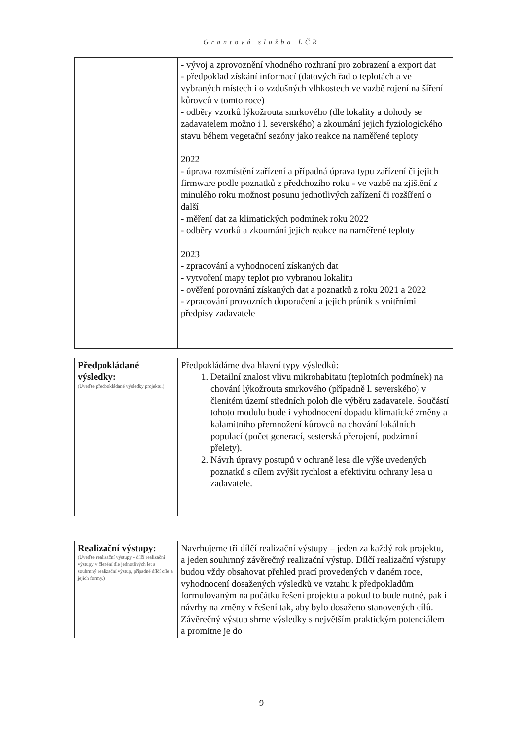Grantová služba LČR
| | - vývoj a zprovoznění vhodného rozhraní pro zobrazení a export dat - předpoklad získání informací (datových řad o teplotách a ve vybraných místech i o vzdušných vlhkostech ve vazbě rojení na šíření kůrovců v tomto roce) - odběry vzorků lýkožrouta smrkového (dle lokality a dohody se zadavatelem možno i l. severského) a zkoumání jejich fyziologického stavu během vegetační sezóny jako reakce na naměřené teploty 2022 - úprava rozmístění zařízení a případná úprava typu zařízení či jejich firmware podle poznatků z předchozího roku - ve vazbě na zjištění z minulého roku možnost posunu jednotlivých zařízení či rozšíření o další - měření dat za klimatických podmínek roku 2022 - odběry vzorků a zkoumání jejich reakce na naměřené teploty 2023 - zpracování a vyhodnocení získaných dat - vytvoření mapy teplot pro vybranou lokalitu - ověření porovnání získaných dat a poznatků z roku 2021 a 2022 - zpracování provozních doporučení a jejich průnik s vnitřními předpisy zadavatele |
| Předpokládané výsledky: (Uveďte předpokládané výsledky projektu.) | Předpokládáme dva hlavní typy výsledků: 1. Detailní znalost vlivu mikrohabitatu (teplotních podmínek) na chování lýkožrouta smrkového (případně l. severského) v členitém území středních poloh dle výběru zadavatele. Součástí tohoto modulu bude i vyhodnocení dopadu klimatické změny a kalamitního přemnožení kůrovců na chování lokálních populací (počet generací, sesterská přerojení, podzimní přelety). 2. Návrh úpravy postupů v ochraně lesa dle výše uvedených poznatků s cílem zvýšit rychlost a efektivitu ochrany lesa u zadavatele. |
| Realizační výstupy: (Uveďte realizační výstupy - dílčí realizační výstupy v členění dle jednotlivých let a souhrnný realizační výstup, případně dílčí cíle a jejich formy.) | Navrhujeme tři dílčí realizační výstupy – jeden za každý rok projektu, a jeden souhrnný závěrečný realizační výstup. Dílčí realizační výstupy budou vždy obsahovat přehled prací provedených v daném roce, vyhodnocení dosažených výsledků ve vztahu k předpokladům formulovaným na počátku řešení projektu a pokud to bude nutné, pak i návrhy na změny v řešení tak, aby bylo dosaženo stanovených cílů. Závěrečný výstup shrne výsledky s největším praktickým potenciálem a promítne je do |
9